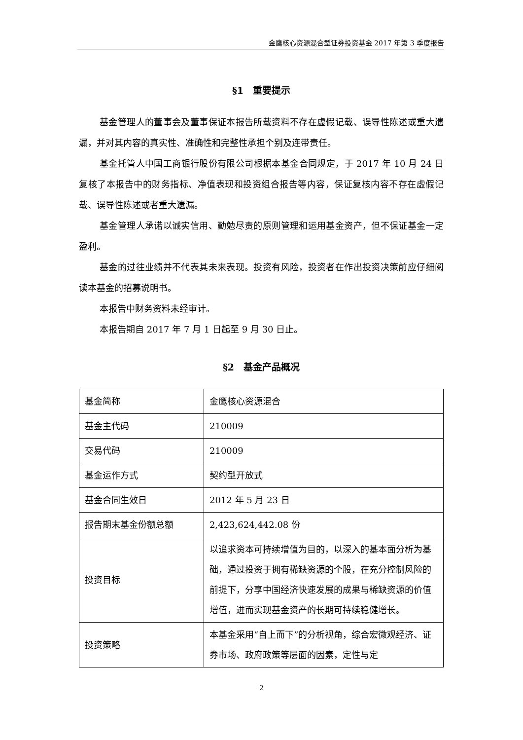金鹰核心资源混合型证券投资基金 2017 年第 3 季度报告
§1　重要提示
基金管理人的董事会及董事保证本报告所载资料不存在虚假记载、误导性陈述或重大遗漏，并对其内容的真实性、准确性和完整性承担个别及连带责任。
基金托管人中国工商银行股份有限公司根据本基金合同规定，于 2017 年 10 月 24 日复核了本报告中的财务指标、净值表现和投资组合报告等内容，保证复核内容不存在虚假记载、误导性陈述或者重大遗漏。
基金管理人承诺以诚实信用、勤勉尽责的原则管理和运用基金资产，但不保证基金一定盈利。
基金的过往业绩并不代表其未来表现。投资有风险，投资者在作出投资决策前应仔细阅读本基金的招募说明书。
本报告中财务资料未经审计。
本报告期自 2017 年 7 月 1 日起至 9 月 30 日止。
§2　基金产品概况
| 基金简称 | 金鹰核心资源混合 |
| 基金主代码 | 210009 |
| 交易代码 | 210009 |
| 基金运作方式 | 契约型开放式 |
| 基金合同生效日 | 2012 年 5 月 23 日 |
| 报告期末基金份额总额 | 2,423,624,442.08 份 |
| 投资目标 | 以追求资本可持续增值为目的，以深入的基本面分析为基础，通过投资于拥有稀缺资源的个股，在充分控制风险的前提下，分享中国经济快速发展的成果与稀缺资源的价值增值，进而实现基金资产的长期可持续稳健增长。 |
| 投资策略 | 本基金采用“自上而下”的分析视角，综合宏微观经济、证券市场、政府政策等层面的因素，定性与定 |
2